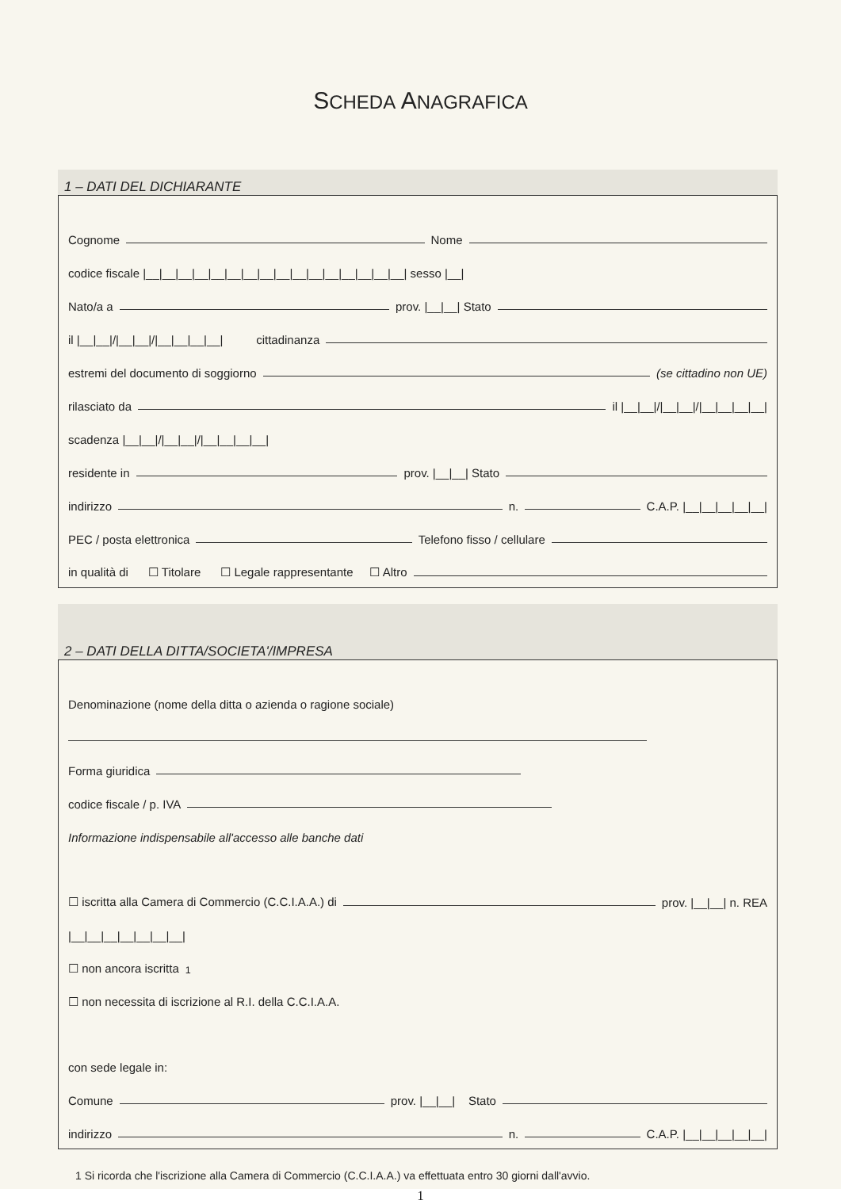SCHEDA ANAGRAFICA
1 – DATI DEL DICHIARANTE
Cognome Nome
codice fiscale |__|__|__|__|__|__|__|__|__|__|__|__|__|__|__|__| sesso |__|
Nato/a a prov. |__|__| Stato
il |__|__|/|__|__|/|__|__|__|__| cittadinanza
estremi del documento di soggiorno (se cittadino non UE)
rilasciato da il |__|__|/|__|__|/|__|__|__|__|
scadenza |__|__|/|__|__|/|__|__|__|__|
residente in prov. |__|__| Stato
indirizzo n. C.A.P. |__|__|__|__|__|
PEC / posta elettronica Telefono fisso / cellulare
in qualità di ☐ Titolare ☐ Legale rappresentante ☐ Altro
2 – DATI DELLA DITTA/SOCIETA'/IMPRESA
Denominazione (nome della ditta o azienda o ragione sociale)
Forma giuridica
codice fiscale / p. IVA
Informazione indispensabile all'accesso alle banche dati
☐ iscritta alla Camera di Commercio (C.C.I.A.A.) di prov. |__|__| n. REA
|__|__|__|__|__|__|__|
☐ non ancora iscritta<sup>1</sup>
☐ non necessita di iscrizione al R.I. della C.C.I.A.A.
con sede legale in:
Comune prov. |__|__| Stato
indirizzo n. C.A.P. |__|__|__|__|__|
1 Si ricorda che l'iscrizione alla Camera di Commercio (C.C.I.A.A.) va effettuata entro 30 giorni dall'avvio.
1